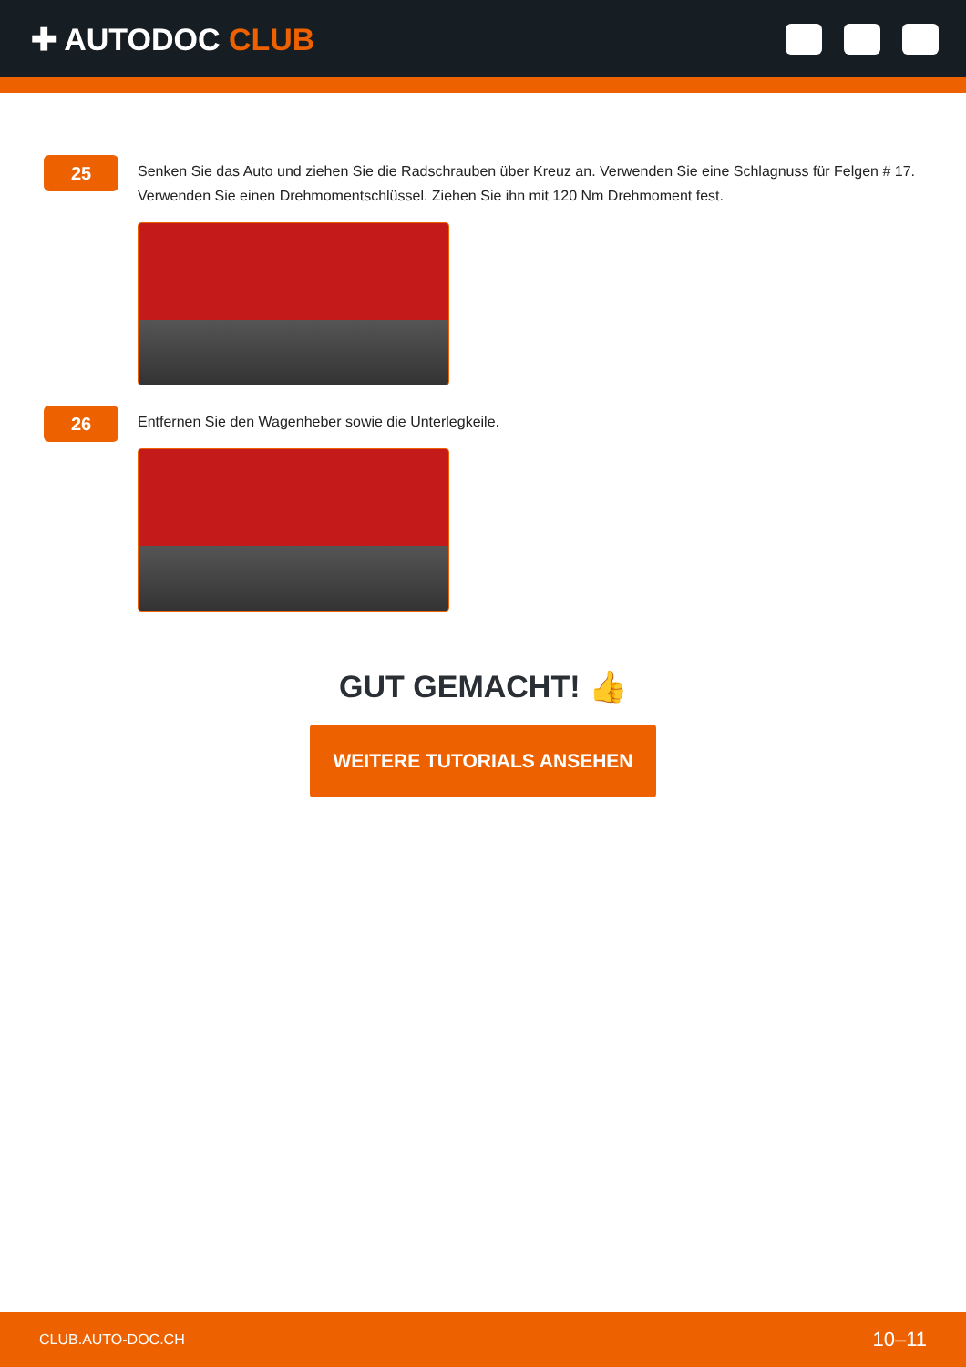✚ AUTODOC CLUB
25
Senken Sie das Auto und ziehen Sie die Radschrauben über Kreuz an. Verwenden Sie eine Schlagnuss für Felgen # 17. Verwenden Sie einen Drehmomentschlüssel. Ziehen Sie ihn mit 120 Nm Drehmoment fest.
26
Entfernen Sie den Wagenheber sowie die Unterlegkeile.
GUT GEMACHT! 👍
WEITERE TUTORIALS ANSEHEN
CLUB.AUTO-DOC.CH 10–11